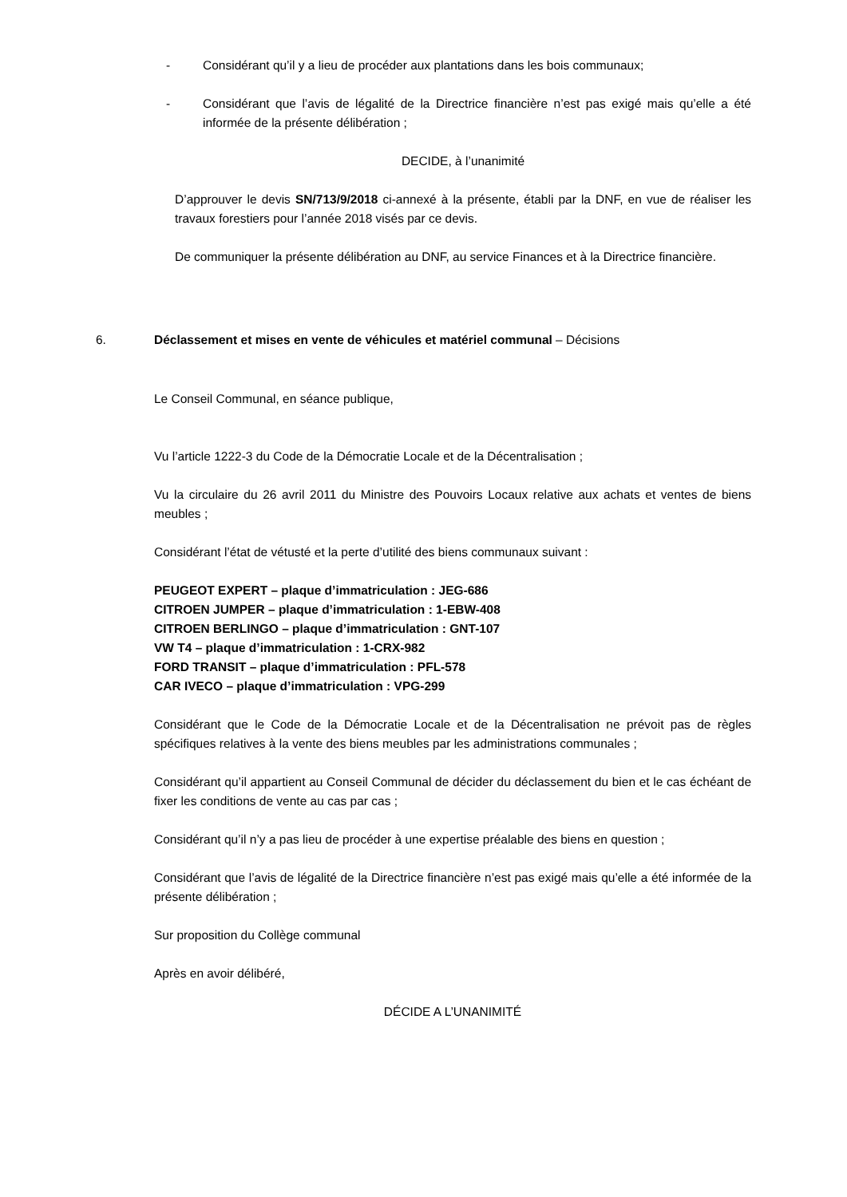- Considérant qu’il y a lieu de procéder aux plantations dans les bois communaux;
- Considérant que l’avis de légalité de la Directrice financière n’est pas exigé mais qu’elle a été informée de la présente délibération ;
DECIDE, à l’unanimité
D’approuver le devis SN/713/9/2018 ci-annexé à la présente, établi par la DNF, en vue de réaliser les travaux forestiers pour l’année 2018 visés par ce devis.
De communiquer la présente délibération au DNF, au service Finances et à la Directrice financière.
6. Déclassement et mises en vente de véhicules et matériel communal – Décisions
Le Conseil Communal, en séance publique,
Vu l’article 1222-3 du Code de la Démocratie Locale et de la Décentralisation ;
Vu la circulaire du 26 avril 2011 du Ministre des Pouvoirs Locaux relative aux achats et ventes de biens meubles ;
Considérant l’état de vétusté et la perte d’utilité des biens communaux suivant :
PEUGEOT EXPERT – plaque d’immatriculation : JEG-686
CITROEN JUMPER – plaque d’immatriculation : 1-EBW-408
CITROEN BERLINGO – plaque d’immatriculation : GNT-107
VW T4 – plaque d’immatriculation : 1-CRX-982
FORD TRANSIT – plaque d’immatriculation : PFL-578
CAR IVECO – plaque d’immatriculation : VPG-299
Considérant que le Code de la Démocratie Locale et de la Décentralisation ne prévoit pas de règles spécifiques relatives à la vente des biens meubles par les administrations communales ;
Considérant qu’il appartient au Conseil Communal de décider du déclassement du bien et le cas échéant de fixer les conditions de vente au cas par cas ;
Considérant qu’il n’y a pas lieu de procéder à une expertise préalable des biens en question ;
Considérant que l’avis de légalité de la Directrice financière n’est pas exigé mais qu’elle a été informée de la présente délibération ;
Sur proposition du Collège communal
Après en avoir délibéré,
DÉCIDE A L’UNANIMITÉ